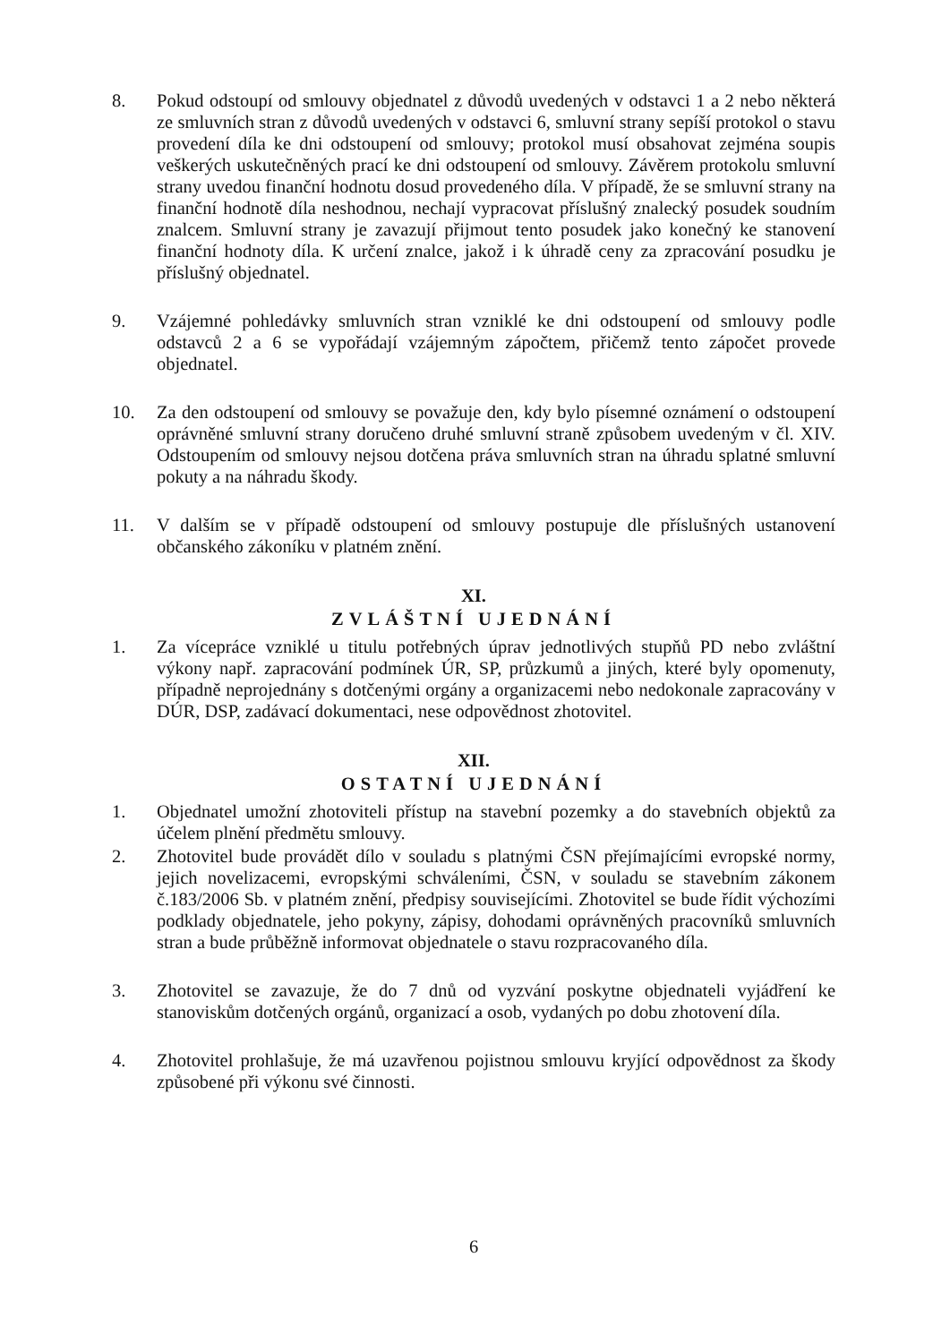8. Pokud odstoupí od smlouvy objednatel z důvodů uvedených v odstavci 1 a 2 nebo některá ze smluvních stran z důvodů uvedených v odstavci 6, smluvní strany sepíší protokol o stavu provedení díla ke dni odstoupení od smlouvy; protokol musí obsahovat zejména soupis veškerých uskutečněných prací ke dni odstoupení od smlouvy. Závěrem protokolu smluvní strany uvedou finanční hodnotu dosud provedeného díla. V případě, že se smluvní strany na finanční hodnotě díla neshodnou, nechají vypracovat příslušný znalecký posudek soudním znalcem. Smluvní strany je zavazují přijmout tento posudek jako konečný ke stanovení finanční hodnoty díla. K určení znalce, jakož i k úhradě ceny za zpracování posudku je příslušný objednatel.
9. Vzájemné pohledávky smluvních stran vzniklé ke dni odstoupení od smlouvy podle odstavců 2 a 6 se vypořádají vzájemným zápočtem, přičemž tento zápočet provede objednatel.
10. Za den odstoupení od smlouvy se považuje den, kdy bylo písemné oznámení o odstoupení oprávněné smluvní strany doručeno druhé smluvní straně způsobem uvedeným v čl. XIV. Odstoupením od smlouvy nejsou dotčena práva smluvních stran na úhradu splatné smluvní pokuty a na náhradu škody.
11. V dalším se v případě odstoupení od smlouvy postupuje dle příslušných ustanovení občanského zákoníku v platném znění.
XI.
ZVLÁŠTNÍ UJEDNÁNÍ
1. Za vícepráce vzniklé u titulu potřebných úprav jednotlivých stupňů PD nebo zvláštní výkony např. zapracování podmínek ÚR, SP, průzkumů a jiných, které byly opomenuty, případně neprojednány s dotčenými orgány a organizacemi nebo nedokonale zapracovány v DÚR, DSP, zadávací dokumentaci, nese odpovědnost zhotovitel.
XII.
OSTATNÍ UJEDNÁNÍ
1. Objednatel umožní zhotoviteli přístup na stavební pozemky a do stavebních objektů za účelem plnění předmětu smlouvy.
2. Zhotovitel bude provádět dílo v souladu s platnými ČSN přejímajícími evropské normy, jejich novelizacemi, evropskými schváleními, ČSN, v souladu se stavebním zákonem č.183/2006 Sb. v platném znění, předpisy souvisejícími. Zhotovitel se bude řídit výchozími podklady objednatele, jeho pokyny, zápisy, dohodami oprávněných pracovníků smluvních stran a bude průběžně informovat objednatele o stavu rozpracovaného díla.
3. Zhotovitel se zavazuje, že do 7 dnů od vyzvání poskytne objednateli vyjádření ke stanoviskům dotčených orgánů, organizací a osob, vydaných po dobu zhotovení díla.
4. Zhotovitel prohlašuje, že má uzavřenou pojistnou smlouvu kryjící odpovědnost za škody způsobené při výkonu své činnosti.
6